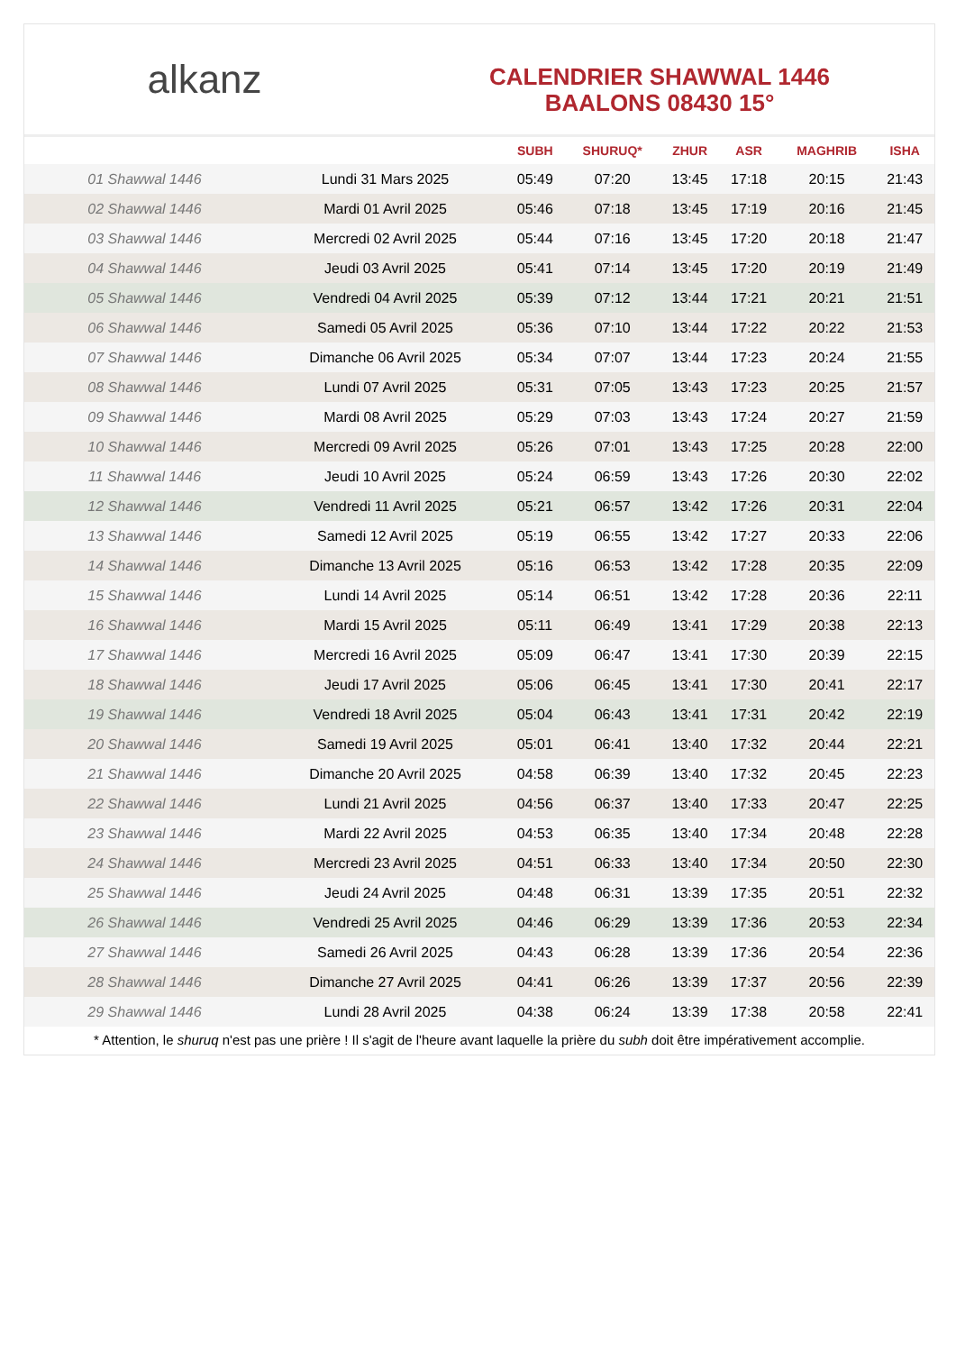alkanz
CALENDRIER SHAWWAL 1446
BAALONS 08430 15°
| | | SUBH | SHURUQ* | ZHUR | ASR | MAGHRIB | ISHA |
| --- | --- | --- | --- | --- | --- | --- | --- |
| 01 Shawwal 1446 | Lundi 31 Mars 2025 | 05:49 | 07:20 | 13:45 | 17:18 | 20:15 | 21:43 |
| 02 Shawwal 1446 | Mardi 01 Avril 2025 | 05:46 | 07:18 | 13:45 | 17:19 | 20:16 | 21:45 |
| 03 Shawwal 1446 | Mercredi 02 Avril 2025 | 05:44 | 07:16 | 13:45 | 17:20 | 20:18 | 21:47 |
| 04 Shawwal 1446 | Jeudi 03 Avril 2025 | 05:41 | 07:14 | 13:45 | 17:20 | 20:19 | 21:49 |
| 05 Shawwal 1446 | Vendredi 04 Avril 2025 | 05:39 | 07:12 | 13:44 | 17:21 | 20:21 | 21:51 |
| 06 Shawwal 1446 | Samedi 05 Avril 2025 | 05:36 | 07:10 | 13:44 | 17:22 | 20:22 | 21:53 |
| 07 Shawwal 1446 | Dimanche 06 Avril 2025 | 05:34 | 07:07 | 13:44 | 17:23 | 20:24 | 21:55 |
| 08 Shawwal 1446 | Lundi 07 Avril 2025 | 05:31 | 07:05 | 13:43 | 17:23 | 20:25 | 21:57 |
| 09 Shawwal 1446 | Mardi 08 Avril 2025 | 05:29 | 07:03 | 13:43 | 17:24 | 20:27 | 21:59 |
| 10 Shawwal 1446 | Mercredi 09 Avril 2025 | 05:26 | 07:01 | 13:43 | 17:25 | 20:28 | 22:00 |
| 11 Shawwal 1446 | Jeudi 10 Avril 2025 | 05:24 | 06:59 | 13:43 | 17:26 | 20:30 | 22:02 |
| 12 Shawwal 1446 | Vendredi 11 Avril 2025 | 05:21 | 06:57 | 13:42 | 17:26 | 20:31 | 22:04 |
| 13 Shawwal 1446 | Samedi 12 Avril 2025 | 05:19 | 06:55 | 13:42 | 17:27 | 20:33 | 22:06 |
| 14 Shawwal 1446 | Dimanche 13 Avril 2025 | 05:16 | 06:53 | 13:42 | 17:28 | 20:35 | 22:09 |
| 15 Shawwal 1446 | Lundi 14 Avril 2025 | 05:14 | 06:51 | 13:42 | 17:28 | 20:36 | 22:11 |
| 16 Shawwal 1446 | Mardi 15 Avril 2025 | 05:11 | 06:49 | 13:41 | 17:29 | 20:38 | 22:13 |
| 17 Shawwal 1446 | Mercredi 16 Avril 2025 | 05:09 | 06:47 | 13:41 | 17:30 | 20:39 | 22:15 |
| 18 Shawwal 1446 | Jeudi 17 Avril 2025 | 05:06 | 06:45 | 13:41 | 17:30 | 20:41 | 22:17 |
| 19 Shawwal 1446 | Vendredi 18 Avril 2025 | 05:04 | 06:43 | 13:41 | 17:31 | 20:42 | 22:19 |
| 20 Shawwal 1446 | Samedi 19 Avril 2025 | 05:01 | 06:41 | 13:40 | 17:32 | 20:44 | 22:21 |
| 21 Shawwal 1446 | Dimanche 20 Avril 2025 | 04:58 | 06:39 | 13:40 | 17:32 | 20:45 | 22:23 |
| 22 Shawwal 1446 | Lundi 21 Avril 2025 | 04:56 | 06:37 | 13:40 | 17:33 | 20:47 | 22:25 |
| 23 Shawwal 1446 | Mardi 22 Avril 2025 | 04:53 | 06:35 | 13:40 | 17:34 | 20:48 | 22:28 |
| 24 Shawwal 1446 | Mercredi 23 Avril 2025 | 04:51 | 06:33 | 13:40 | 17:34 | 20:50 | 22:30 |
| 25 Shawwal 1446 | Jeudi 24 Avril 2025 | 04:48 | 06:31 | 13:39 | 17:35 | 20:51 | 22:32 |
| 26 Shawwal 1446 | Vendredi 25 Avril 2025 | 04:46 | 06:29 | 13:39 | 17:36 | 20:53 | 22:34 |
| 27 Shawwal 1446 | Samedi 26 Avril 2025 | 04:43 | 06:28 | 13:39 | 17:36 | 20:54 | 22:36 |
| 28 Shawwal 1446 | Dimanche 27 Avril 2025 | 04:41 | 06:26 | 13:39 | 17:37 | 20:56 | 22:39 |
| 29 Shawwal 1446 | Lundi 28 Avril 2025 | 04:38 | 06:24 | 13:39 | 17:38 | 20:58 | 22:41 |
* Attention, le shuruq n'est pas une prière ! Il s'agit de l'heure avant laquelle la prière du subh doit être impérativement accomplie.